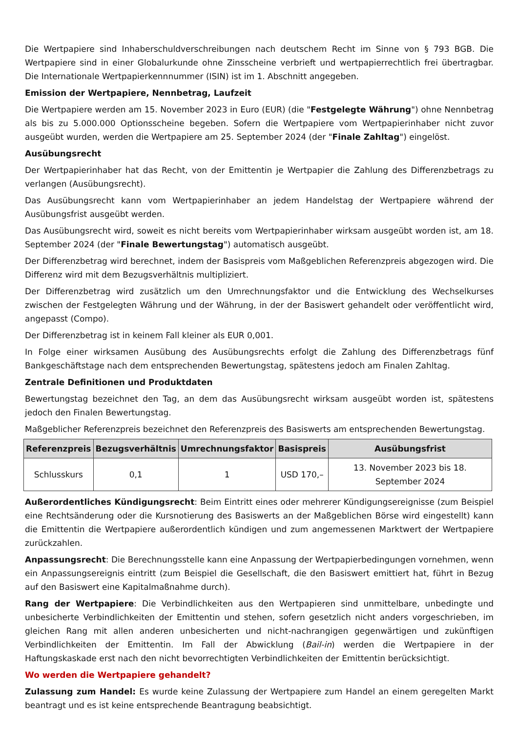Die Wertpapiere sind Inhaberschuldverschreibungen nach deutschem Recht im Sinne von § 793 BGB. Die Wertpapiere sind in einer Globalurkunde ohne Zinsscheine verbrieft und wertpapierrechtlich frei übertragbar. Die Internationale Wertpapierkennnummer (ISIN) ist im 1. Abschnitt angegeben.
Emission der Wertpapiere, Nennbetrag, Laufzeit
Die Wertpapiere werden am 15. November 2023 in Euro (EUR) (die "Festgelegte Währung") ohne Nennbetrag als bis zu 5.000.000 Optionsscheine begeben. Sofern die Wertpapiere vom Wertpapierinhaber nicht zuvor ausgeübt wurden, werden die Wertpapiere am 25. September 2024 (der "Finale Zahltag") eingelöst.
Ausübungsrecht
Der Wertpapierinhaber hat das Recht, von der Emittentin je Wertpapier die Zahlung des Differenzbetrags zu verlangen (Ausübungsrecht).
Das Ausübungsrecht kann vom Wertpapierinhaber an jedem Handelstag der Wertpapiere während der Ausübungsfrist ausgeübt werden.
Das Ausübungsrecht wird, soweit es nicht bereits vom Wertpapierinhaber wirksam ausgeübt worden ist, am 18. September 2024 (der "Finale Bewertungstag") automatisch ausgeübt.
Der Differenzbetrag wird berechnet, indem der Basispreis vom Maßgeblichen Referenzpreis abgezogen wird. Die Differenz wird mit dem Bezugsverhältnis multipliziert.
Der Differenzbetrag wird zusätzlich um den Umrechnungsfaktor und die Entwicklung des Wechselkurses zwischen der Festgelegten Währung und der Währung, in der der Basiswert gehandelt oder veröffentlicht wird, angepasst (Compo).
Der Differenzbetrag ist in keinem Fall kleiner als EUR 0,001.
In Folge einer wirksamen Ausübung des Ausübungsrechts erfolgt die Zahlung des Differenzbetrags fünf Bankgeschäftstage nach dem entsprechenden Bewertungstag, spätestens jedoch am Finalen Zahltag.
Zentrale Definitionen und Produktdaten
Bewertungstag bezeichnet den Tag, an dem das Ausübungsrecht wirksam ausgeübt worden ist, spätestens jedoch den Finalen Bewertungstag.
Maßgeblicher Referenzpreis bezeichnet den Referenzpreis des Basiswerts am entsprechenden Bewertungstag.
| Referenzpreis | Bezugsverhältnis | Umrechnungsfaktor | Basispreis | Ausübungsfrist |
| --- | --- | --- | --- | --- |
| Schlusskurs | 0,1 | 1 | USD 170,– | 13. November 2023 bis 18. September 2024 |
Außerordentliches Kündigungsrecht: Beim Eintritt eines oder mehrerer Kündigungsereignisse (zum Beispiel eine Rechtsänderung oder die Kursnotierung des Basiswerts an der Maßgeblichen Börse wird eingestellt) kann die Emittentin die Wertpapiere außerordentlich kündigen und zum angemessenen Marktwert der Wertpapiere zurückzahlen.
Anpassungsrecht: Die Berechnungsstelle kann eine Anpassung der Wertpapierbedingungen vornehmen, wenn ein Anpassungsereignis eintritt (zum Beispiel die Gesellschaft, die den Basiswert emittiert hat, führt in Bezug auf den Basiswert eine Kapitalmaßnahme durch).
Rang der Wertpapiere: Die Verbindlichkeiten aus den Wertpapieren sind unmittelbare, unbedingte und unbesicherte Verbindlichkeiten der Emittentin und stehen, sofern gesetzlich nicht anders vorgeschrieben, im gleichen Rang mit allen anderen unbesicherten und nicht-nachrangigen gegenwärtigen und zukünftigen Verbindlichkeiten der Emittentin. Im Fall der Abwicklung (Bail-in) werden die Wertpapiere in der Haftungskaskade erst nach den nicht bevorrechtigten Verbindlichkeiten der Emittentin berücksichtigt.
Wo werden die Wertpapiere gehandelt?
Zulassung zum Handel: Es wurde keine Zulassung der Wertpapiere zum Handel an einem geregelten Markt beantragt und es ist keine entsprechende Beantragung beabsichtigt.